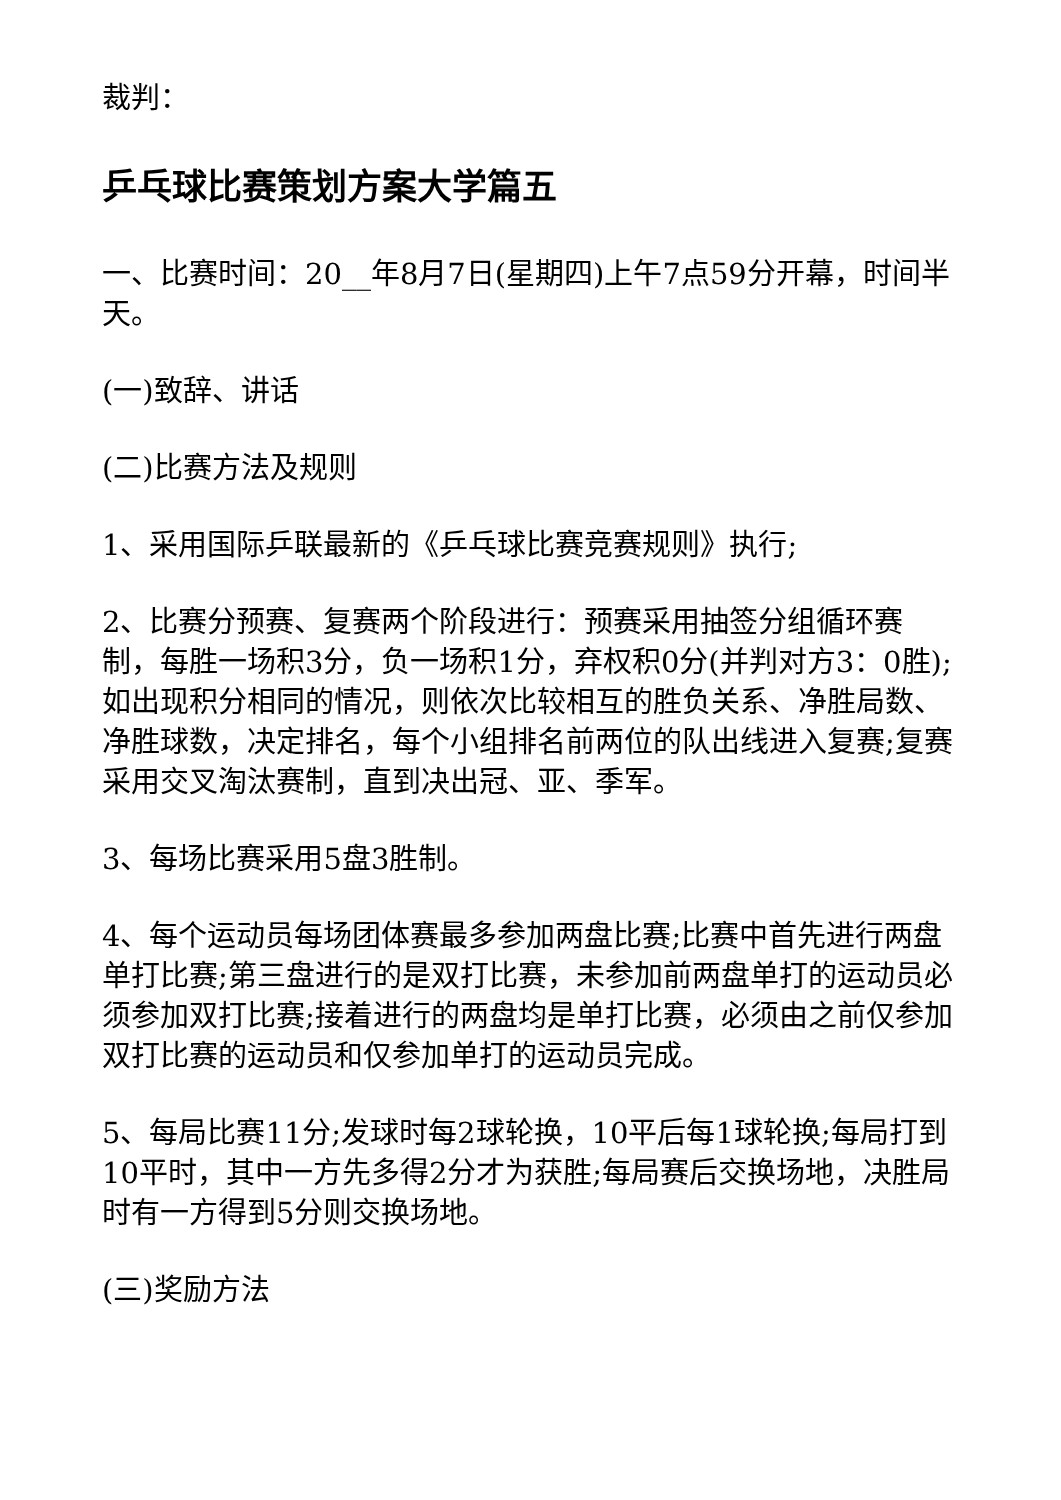裁判：
乒乓球比赛策划方案大学篇五
一、比赛时间：20__年8月7日(星期四)上午7点59分开幕，时间半天。
(一)致辞、讲话
(二)比赛方法及规则
1、采用国际乒联最新的《乒乓球比赛竞赛规则》执行;
2、比赛分预赛、复赛两个阶段进行：预赛采用抽签分组循环赛制，每胜一场积3分，负一场积1分，弃权积0分(并判对方3：0胜);如出现积分相同的情况，则依次比较相互的胜负关系、净胜局数、净胜球数，决定排名，每个小组排名前两位的队出线进入复赛;复赛采用交叉淘汰赛制，直到决出冠、亚、季军。
3、每场比赛采用5盘3胜制。
4、每个运动员每场团体赛最多参加两盘比赛;比赛中首先进行两盘单打比赛;第三盘进行的是双打比赛，未参加前两盘单打的运动员必须参加双打比赛;接着进行的两盘均是单打比赛，必须由之前仅参加双打比赛的运动员和仅参加单打的运动员完成。
5、每局比赛11分;发球时每2球轮换，10平后每1球轮换;每局打到10平时，其中一方先多得2分才为获胜;每局赛后交换场地，决胜局时有一方得到5分则交换场地。
(三)奖励方法